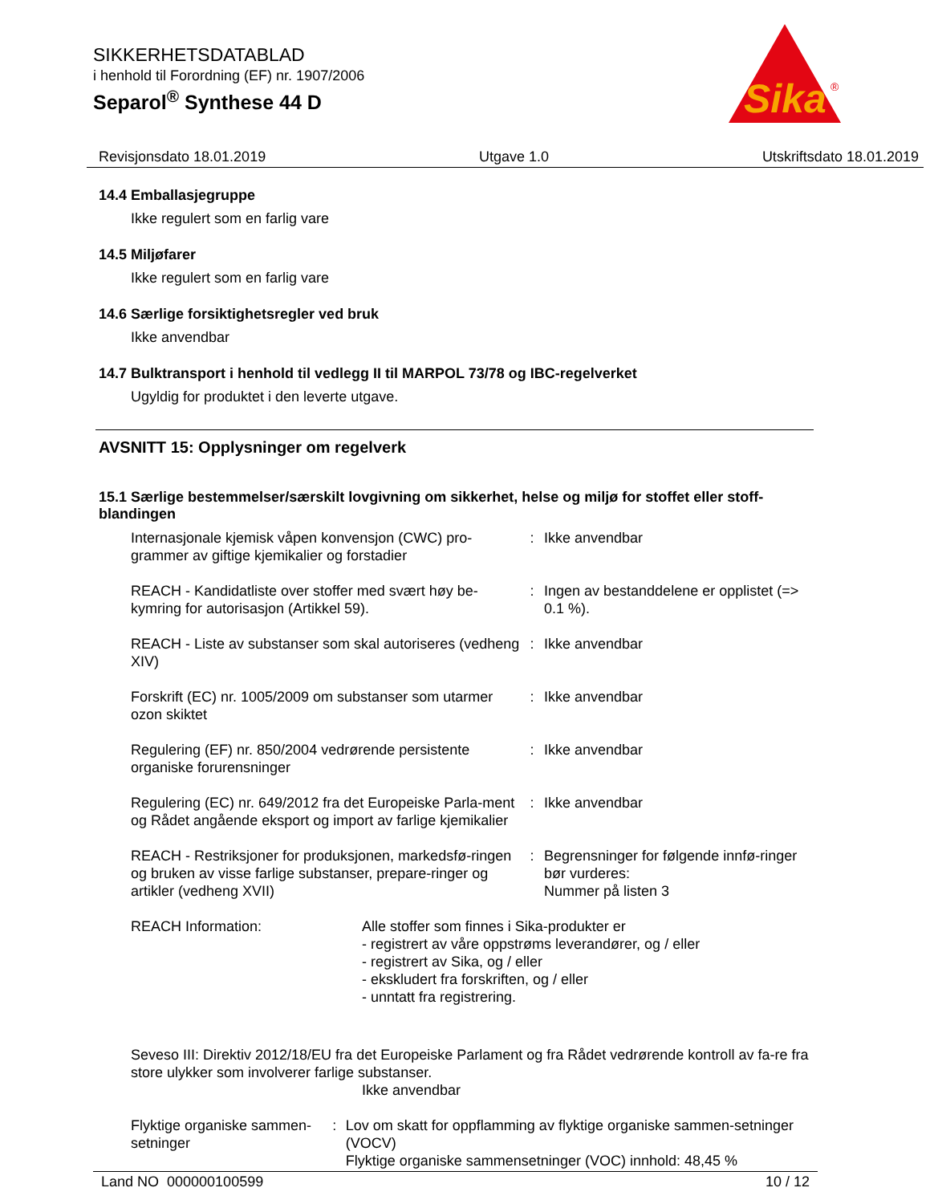SIKKERHETSDATABLAD
i henhold til Forordning (EF) nr. 1907/2006
Separol<sup>®</sup> Synthese 44 D
Sika
®
Revisjonsdato 18.01.2019 Utgave 1.0 Utskriftsdato 18.01.2019
14.4 Emballasjegruppe
Ikke regulert som en farlig vare
14.5 Miljøfarer
Ikke regulert som en farlig vare
14.6 Særlige forsiktighetsregler ved bruk
Ikke anvendbar
14.7 Bulktransport i henhold til vedlegg II til MARPOL 73/78 og IBC-regelverket
Ugyldig for produktet i den leverte utgave.
AVSNITT 15: Opplysninger om regelverk
15.1 Særlige bestemmelser/særskilt lovgivning om sikkerhet, helse og miljø for stoffet eller stoff-blandingen
Internasjonale kjemisk våpen konvensjon (CWC) pro-grammer av giftige kjemikalier og forstadier
: Ikke anvendbar
REACH - Kandidatliste over stoffer med svært høy be-kymring for autorisasjon (Artikkel 59).
: Ingen av bestanddelene er opplistet (=> 0.1 %).
REACH - Liste av substanser som skal autoriseres (vedheng XIV)
: Ikke anvendbar
Forskrift (EC) nr. 1005/2009 om substanser som utarmer ozon skiktet
: Ikke anvendbar
Regulering (EF) nr. 850/2004 vedrørende persistente organiske forurensninger
: Ikke anvendbar
Regulering (EC) nr. 649/2012 fra det Europeiske Parla-ment og Rådet angående eksport og import av farlige kjemikalier
: Ikke anvendbar
REACH - Restriksjoner for produksjonen, markedsfø-ringen og bruken av visse farlige substanser, prepare-ringer og artikler (vedheng XVII)
: Begrensninger for følgende innfø-ringer bør vurderes:
Nummer på listen 3
REACH Information: Alle stoffer som finnes i Sika-produkter er
- registrert av våre oppstrøms leverandører, og / eller
- registrert av Sika, og / eller
- ekskludert fra forskriften, og / eller
- unntatt fra registrering.
Seveso III: Direktiv 2012/18/EU fra det Europeiske Parlament og fra Rådet vedrørende kontroll av fa-re fra store ulykker som involverer farlige substanser.
Ikke anvendbar
Flyktige organiske sammen-setninger
: Lov om skatt for oppflamming av flyktige organiske sammen-setninger (VOCV)
Flyktige organiske sammensetninger (VOC) innhold: 48,45 %
Land NO 000000100599 10 / 12